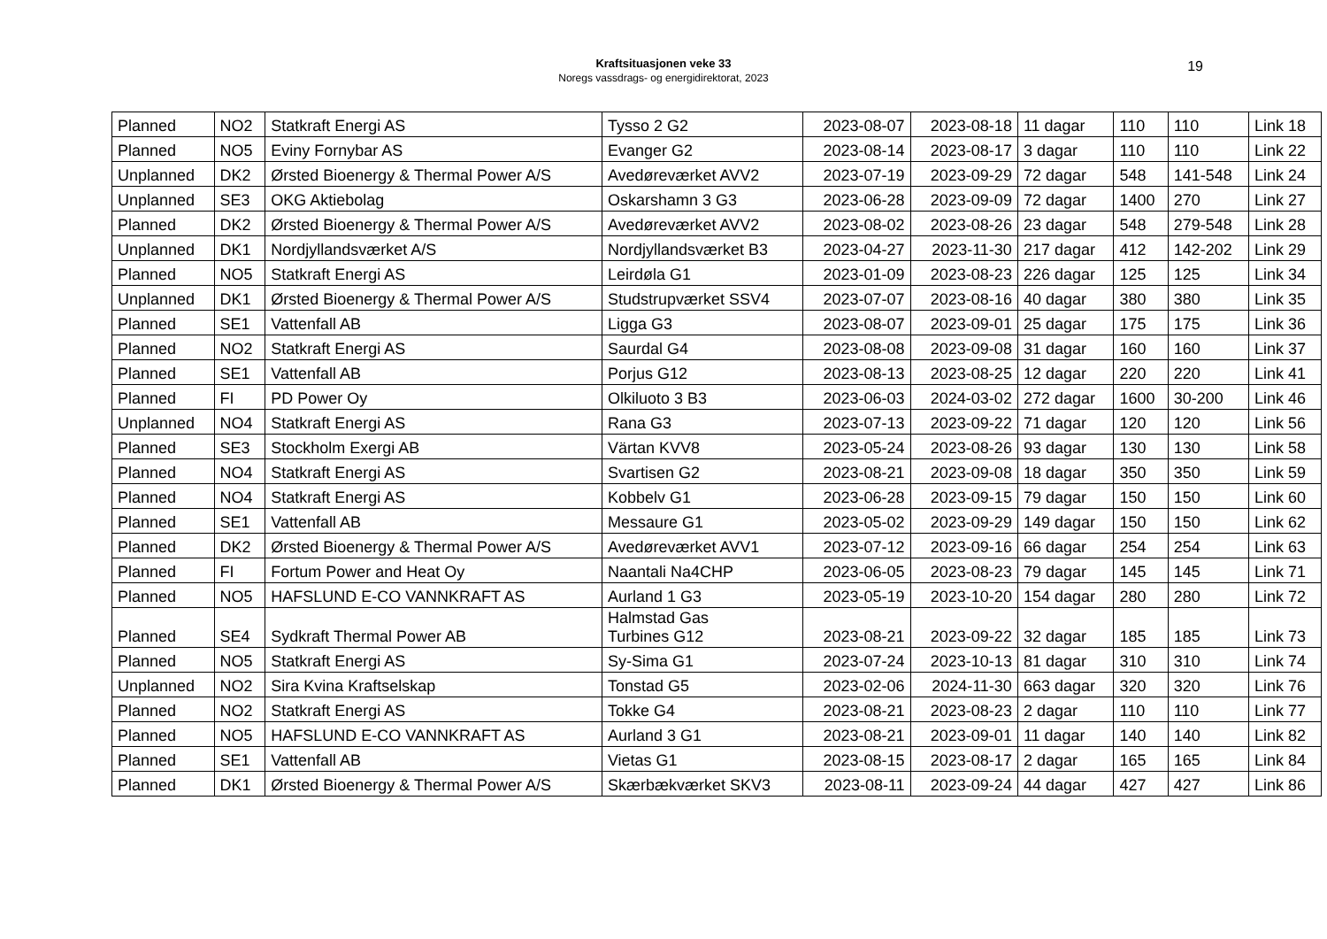Kraftsituasjonen veke 33
Noregs vassdrags- og energidirektorat, 2023
19
| Planned | NO2 | Statkraft Energi AS | Tysso 2 G2 | 2023-08-07 | 2023-08-18 | 11 dagar | 110 | 110 | Link 18 |
| Planned | NO5 | Eviny Fornybar AS | Evanger G2 | 2023-08-14 | 2023-08-17 | 3 dagar | 110 | 110 | Link 22 |
| Unplanned | DK2 | Ørsted Bioenergy & Thermal Power A/S | Avedøreværket AVV2 | 2023-07-19 | 2023-09-29 | 72 dagar | 548 | 141-548 | Link 24 |
| Unplanned | SE3 | OKG Aktiebolag | Oskarshamn 3 G3 | 2023-06-28 | 2023-09-09 | 72 dagar | 1400 | 270 | Link 27 |
| Planned | DK2 | Ørsted Bioenergy & Thermal Power A/S | Avedøreværket AVV2 | 2023-08-02 | 2023-08-26 | 23 dagar | 548 | 279-548 | Link 28 |
| Unplanned | DK1 | Nordjyllandsværket A/S | Nordjyllandsværket B3 | 2023-04-27 | 2023-11-30 | 217 dagar | 412 | 142-202 | Link 29 |
| Planned | NO5 | Statkraft Energi AS | Leirdøla G1 | 2023-01-09 | 2023-08-23 | 226 dagar | 125 | 125 | Link 34 |
| Unplanned | DK1 | Ørsted Bioenergy & Thermal Power A/S | Studstrupværket SSV4 | 2023-07-07 | 2023-08-16 | 40 dagar | 380 | 380 | Link 35 |
| Planned | SE1 | Vattenfall AB | Ligga G3 | 2023-08-07 | 2023-09-01 | 25 dagar | 175 | 175 | Link 36 |
| Planned | NO2 | Statkraft Energi AS | Saurdal G4 | 2023-08-08 | 2023-09-08 | 31 dagar | 160 | 160 | Link 37 |
| Planned | SE1 | Vattenfall AB | Porjus G12 | 2023-08-13 | 2023-08-25 | 12 dagar | 220 | 220 | Link 41 |
| Planned | FI | PD Power Oy | Olkiluoto 3 B3 | 2023-06-03 | 2024-03-02 | 272 dagar | 1600 | 30-200 | Link 46 |
| Unplanned | NO4 | Statkraft Energi AS | Rana G3 | 2023-07-13 | 2023-09-22 | 71 dagar | 120 | 120 | Link 56 |
| Planned | SE3 | Stockholm Exergi AB | Värtan KVV8 | 2023-05-24 | 2023-08-26 | 93 dagar | 130 | 130 | Link 58 |
| Planned | NO4 | Statkraft Energi AS | Svartisen G2 | 2023-08-21 | 2023-09-08 | 18 dagar | 350 | 350 | Link 59 |
| Planned | NO4 | Statkraft Energi AS | Kobbelv G1 | 2023-06-28 | 2023-09-15 | 79 dagar | 150 | 150 | Link 60 |
| Planned | SE1 | Vattenfall AB | Messaure G1 | 2023-05-02 | 2023-09-29 | 149 dagar | 150 | 150 | Link 62 |
| Planned | DK2 | Ørsted Bioenergy & Thermal Power A/S | Avedøreværket AVV1 | 2023-07-12 | 2023-09-16 | 66 dagar | 254 | 254 | Link 63 |
| Planned | FI | Fortum Power and Heat Oy | Naantali Na4CHP | 2023-06-05 | 2023-08-23 | 79 dagar | 145 | 145 | Link 71 |
| Planned | NO5 | HAFSLUND E-CO VANNKRAFT AS | Aurland 1 G3 | 2023-05-19 | 2023-10-20 | 154 dagar | 280 | 280 | Link 72 |
| Planned | SE4 | Sydkraft Thermal Power AB | Halmstad Gas Turbines G12 | 2023-08-21 | 2023-09-22 | 32 dagar | 185 | 185 | Link 73 |
| Planned | NO5 | Statkraft Energi AS | Sy-Sima G1 | 2023-07-24 | 2023-10-13 | 81 dagar | 310 | 310 | Link 74 |
| Unplanned | NO2 | Sira Kvina Kraftselskap | Tonstad G5 | 2023-02-06 | 2024-11-30 | 663 dagar | 320 | 320 | Link 76 |
| Planned | NO2 | Statkraft Energi AS | Tokke G4 | 2023-08-21 | 2023-08-23 | 2 dagar | 110 | 110 | Link 77 |
| Planned | NO5 | HAFSLUND E-CO VANNKRAFT AS | Aurland 3 G1 | 2023-08-21 | 2023-09-01 | 11 dagar | 140 | 140 | Link 82 |
| Planned | SE1 | Vattenfall AB | Vietas G1 | 2023-08-15 | 2023-08-17 | 2 dagar | 165 | 165 | Link 84 |
| Planned | DK1 | Ørsted Bioenergy & Thermal Power A/S | Skærbækværket SKV3 | 2023-08-11 | 2023-09-24 | 44 dagar | 427 | 427 | Link 86 |